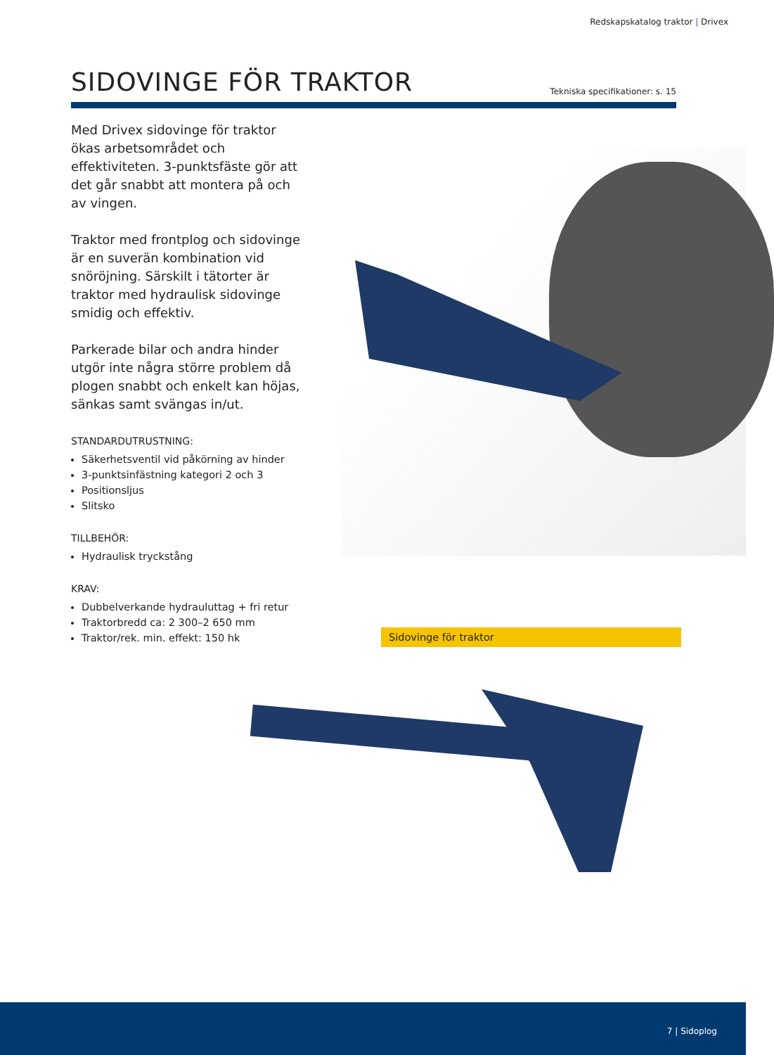Redskapskatalog traktor | Drivex
SIDOVINGE FÖR TRAKTOR
Tekniska specifikationer: s. 15
Med Drivex sidovinge för traktor ökas arbetsområdet och effektiviteten. 3-punktsfäste gör att det går snabbt att montera på och av vingen.
Traktor med frontplog och sidovinge är en suverän kombination vid snöröjning. Särskilt i tätorter är traktor med hydraulisk sidovinge smidig och effektiv.
Parkerade bilar och andra hinder utgör inte några större problem då plogen snabbt och enkelt kan höjas, sänkas samt svängas in/ut.
STANDARDUTRUSTNING:
Säkerhetsventil vid påkörning av hinder
3-punktsinfästning kategori 2 och 3
Positionsljus
Slitsko
TILLBEHÖR:
Hydraulisk tryckstång
KRAV:
Dubbelverkande hydrauluttag + fri retur
Traktorbredd ca: 2 300–2 650 mm
Traktor/rek. min. effekt: 150 hk
Sidovinge för traktor
7 | Sidoplog